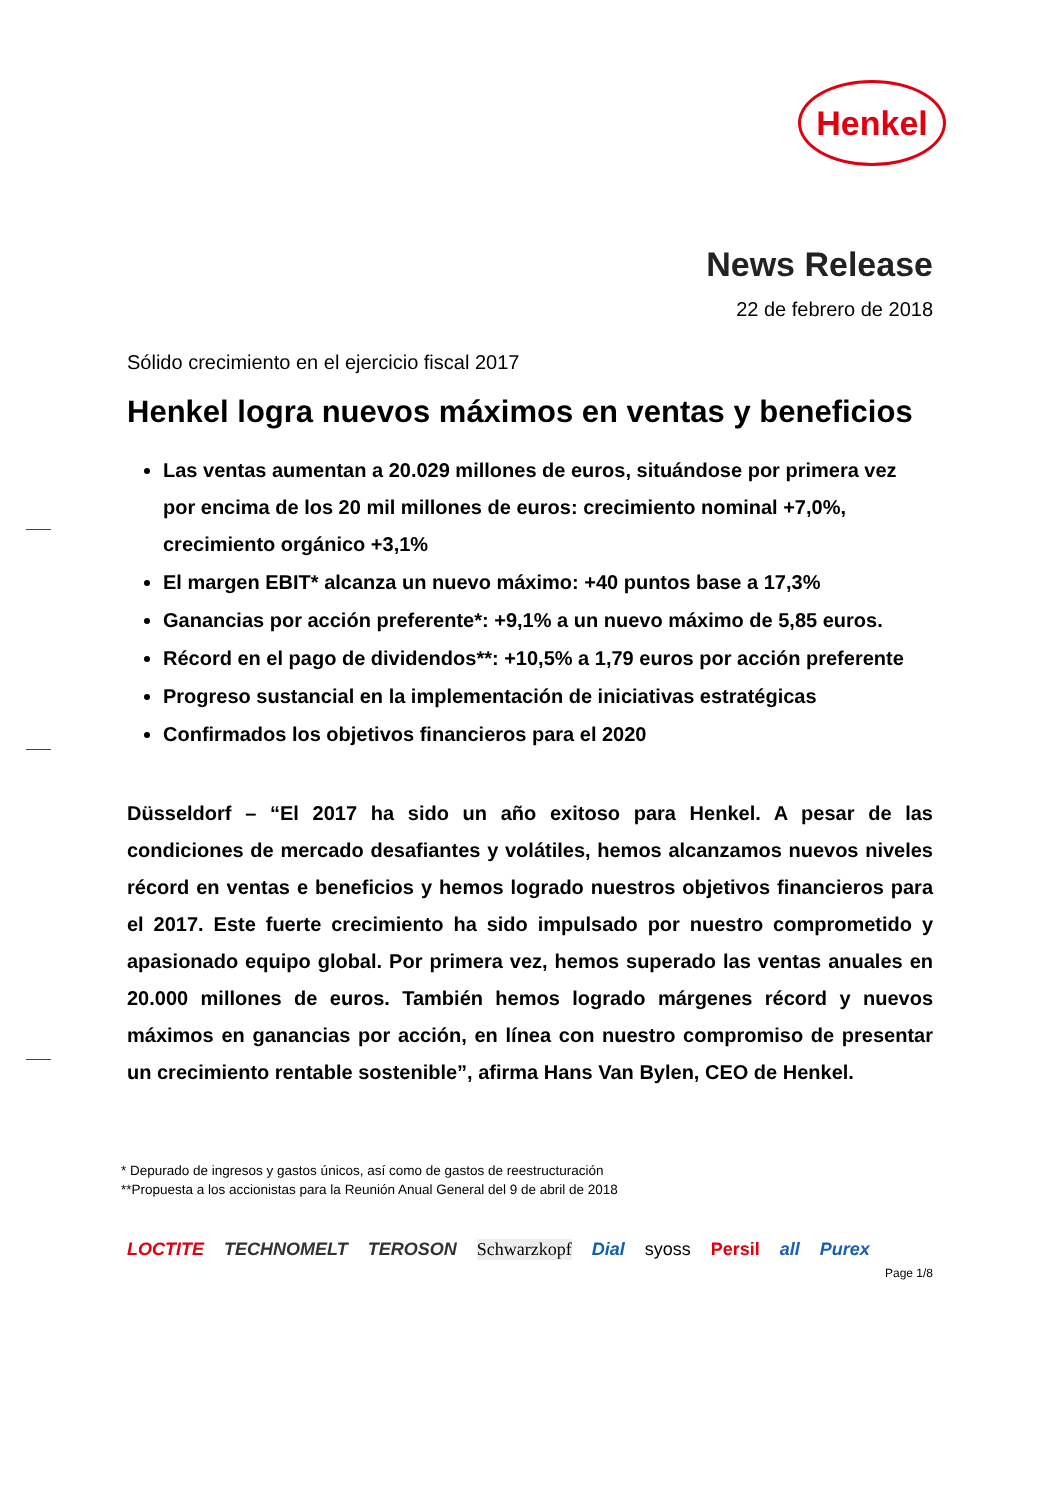Henkel
News Release
22 de febrero de 2018
Sólido crecimiento en el ejercicio fiscal 2017
Henkel logra nuevos máximos en ventas y beneficios
Las ventas aumentan a 20.029 millones de euros, situándose por primera vez por encima de los 20 mil millones de euros: crecimiento nominal +7,0%, crecimiento orgánico +3,1%
El margen EBIT* alcanza un nuevo máximo: +40 puntos base a 17,3%
Ganancias por acción preferente*: +9,1% a un nuevo máximo de 5,85 euros.
Récord en el pago de dividendos**: +10,5% a 1,79 euros por acción preferente
Progreso sustancial en la implementación de iniciativas estratégicas
Confirmados los objetivos financieros para el 2020
Düsseldorf – “El 2017 ha sido un año exitoso para Henkel. A pesar de las condiciones de mercado desafiantes y volátiles, hemos alcanzamos nuevos niveles récord en ventas e beneficios y hemos logrado nuestros objetivos financieros para el 2017. Este fuerte crecimiento ha sido impulsado por nuestro comprometido y apasionado equipo global. Por primera vez, hemos superado las ventas anuales en 20.000 millones de euros. También hemos logrado márgenes récord y nuevos máximos en ganancias por acción, en línea con nuestro compromiso de presentar un crecimiento rentable sostenible”, afirma Hans Van Bylen, CEO de Henkel.
* Depurado de ingresos y gastos únicos, así como de gastos de reestructuración
**Propuesta a los accionistas para la Reunión Anual General del 9 de abril de 2018
LOCTITE TECHNOMELT TEROSON Schwarzkopf Dial syoss Persil all Purex
Page 1/8